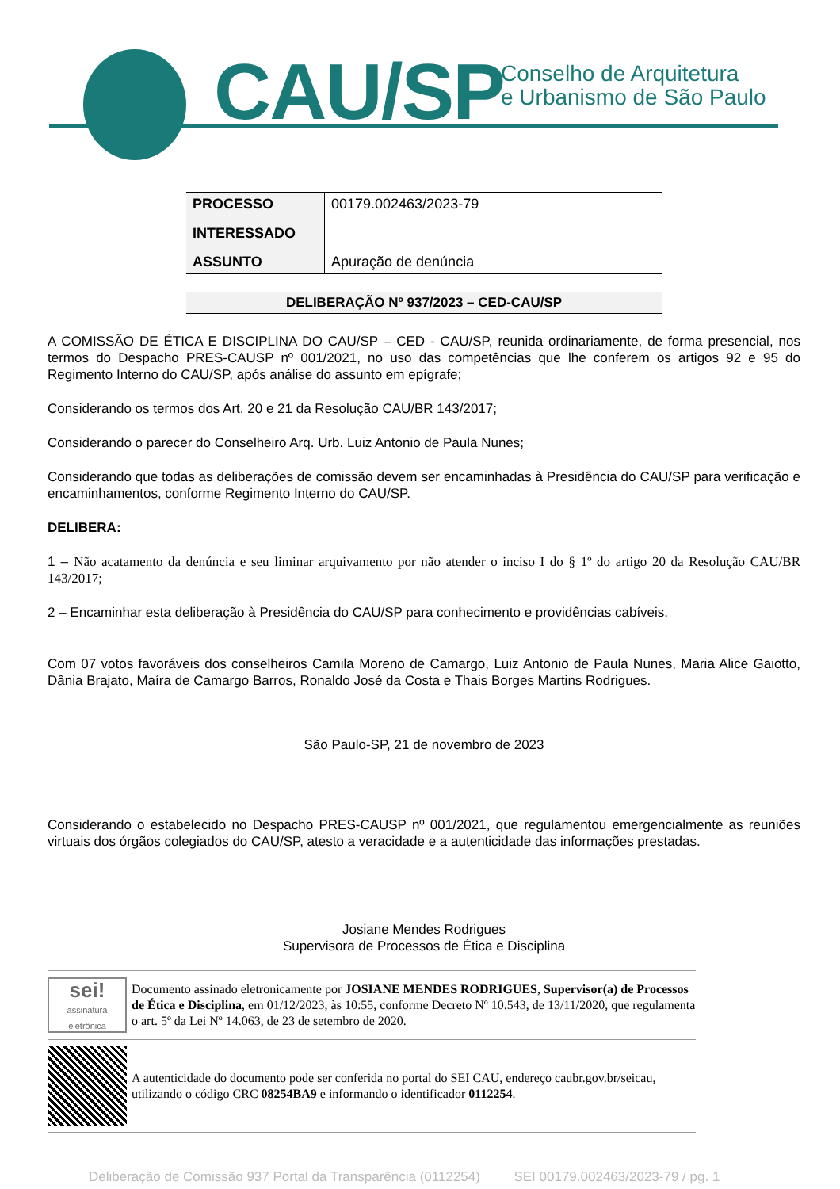CAU/SP
Conselho de Arquitetura
e Urbanismo de São Paulo
| PROCESSO | 00179.002463/2023-79 |
| INTERESSADO | |
| ASSUNTO | Apuração de denúncia |
DELIBERAÇÃO Nº 937/2023 – CED-CAU/SP
A COMISSÃO DE ÉTICA E DISCIPLINA DO CAU/SP – CED - CAU/SP, reunida ordinariamente, de forma presencial, nos termos do Despacho PRES-CAUSP nº 001/2021, no uso das competências que lhe conferem os artigos 92 e 95 do Regimento Interno do CAU/SP, após análise do assunto em epígrafe;
Considerando os termos dos Art. 20 e 21 da Resolução CAU/BR 143/2017;
Considerando o parecer do Conselheiro Arq. Urb. Luiz Antonio de Paula Nunes;
Considerando que todas as deliberações de comissão devem ser encaminhadas à Presidência do CAU/SP para verificação e encaminhamentos, conforme Regimento Interno do CAU/SP.
DELIBERA:
1 – Não acatamento da denúncia e seu liminar arquivamento por não atender o inciso I do § 1º do artigo 20 da Resolução CAU/BR 143/2017;
2 – Encaminhar esta deliberação à Presidência do CAU/SP para conhecimento e providências cabíveis.
Com 07 votos favoráveis dos conselheiros Camila Moreno de Camargo, Luiz Antonio de Paula Nunes, Maria Alice Gaiotto, Dânia Brajato, Maíra de Camargo Barros, Ronaldo José da Costa e Thais Borges Martins Rodrigues.
São Paulo-SP, 21 de novembro de 2023
Considerando o estabelecido no Despacho PRES-CAUSP nº 001/2021, que regulamentou emergencialmente as reuniões virtuais dos órgãos colegiados do CAU/SP, atesto a veracidade e a autenticidade das informações prestadas.
Josiane Mendes Rodrigues
Supervisora de Processos de Ética e Disciplina
sei!
assinatura eletrônica
Documento assinado eletronicamente por JOSIANE MENDES RODRIGUES, Supervisor(a) de Processos de Ética e Disciplina, em 01/12/2023, às 10:55, conforme Decreto Nº 10.543, de 13/11/2020, que regulamenta o art. 5º da Lei Nº 14.063, de 23 de setembro de 2020.
A autenticidade do documento pode ser conferida no portal do SEI CAU, endereço caubr.gov.br/seicau, utilizando o código CRC 08254BA9 e informando o identificador 0112254.
Deliberação de Comissão 937 Portal da Transparência (0112254) SEI 00179.002463/2023-79 / pg. 1